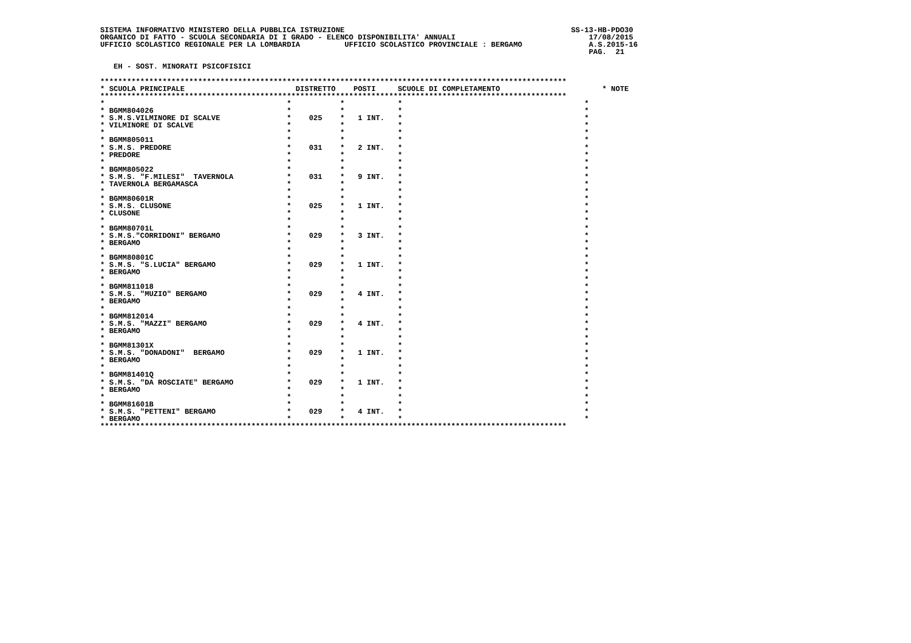SISTEMA INFORMATIVO MINISTERO DELLA PUBBLICA ISTRUZIONE                                                   SS-13-HB-PDO30
ORGANICO DI FATTO - SCUOLA SECONDARIA DI I GRADO - ELENCO DISPONIBILITA' ANNUALI                              17/08/2015
UFFICIO SCOLASTICO REGIONALE PER LA LOMBARDIA          UFFICIO SCOLASTICO PROVINCIALE : BERGAMO               A.S.2015-16
                                                                                                              PAG.  21

   EH - SOST. MINORATI PSICOFISICI

*********************************************************************************************************
* SCUOLA PRINCIPALE                         DISTRETTO    POSTI     SCUOLE DI COMPLETAMENTO                       * NOTE
*********************************************************************************************************
*                                         *           *            *                                         *
* BGMM804026                              *           *            *                                         *
* S.M.S.VILMINORE DI SCALVE               *    025    *   1 INT.   *                                         *
* VILMINORE DI SCALVE                     *           *            *                                         *
*                                         *           *            *                                         *
* BGMM805011                              *           *            *                                         *
* S.M.S. PREDORE                          *    031    *   2 INT.   *                                         *
* PREDORE                                 *           *            *                                         *
*                                         *           *            *                                         *
* BGMM805022                              *           *            *                                         *
* S.M.S. "F.MILESI"  TAVERNOLA            *    031    *   9 INT.   *                                         *
* TAVERNOLA BERGAMASCA                    *           *            *                                         *
*                                         *           *            *                                         *
* BGMM80601R                              *           *            *                                         *
* S.M.S. CLUSONE                          *    025    *   1 INT.   *                                         *
* CLUSONE                                 *           *            *                                         *
*                                         *           *            *                                         *
* BGMM80701L                              *           *            *                                         *
* S.M.S."CORRIDONI" BERGAMO               *    029    *   3 INT.   *                                         *
* BERGAMO                                 *           *            *                                         *
*                                         *           *            *                                         *
* BGMM80801C                              *           *            *                                         *
* S.M.S. "S.LUCIA" BERGAMO                *    029    *   1 INT.   *                                         *
* BERGAMO                                 *           *            *                                         *
*                                         *           *            *                                         *
* BGMM811018                              *           *            *                                         *
* S.M.S. "MUZIO" BERGAMO                  *    029    *   4 INT.   *                                         *
* BERGAMO                                 *           *            *                                         *
*                                         *           *            *                                         *
* BGMM812014                              *           *            *                                         *
* S.M.S. "MAZZI" BERGAMO                  *    029    *   4 INT.   *                                         *
* BERGAMO                                 *           *            *                                         *
*                                         *           *            *                                         *
* BGMM81301X                              *           *            *                                         *
* S.M.S. "DONADONI"  BERGAMO              *    029    *   1 INT.   *                                         *
* BERGAMO                                 *           *            *                                         *
*                                         *           *            *                                         *
* BGMM81401Q                              *           *            *                                         *
* S.M.S. "DA ROSCIATE" BERGAMO            *    029    *   1 INT.   *                                         *
* BERGAMO                                 *           *            *                                         *
*                                         *           *            *                                         *
* BGMM81601B                              *           *            *                                         *
* S.M.S. "PETTENI" BERGAMO                *    029    *   4 INT.   *                                         *
* BERGAMO                                 *           *            *                                         *
*********************************************************************************************************